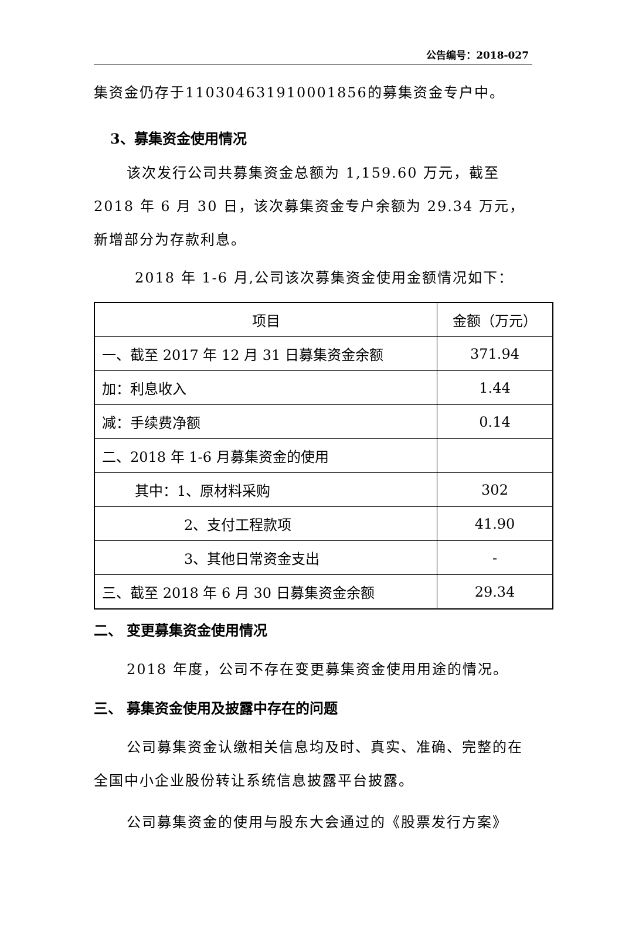公告编号：2018-027
集资金仍存于110304631910001856的募集资金专户中。
3、募集资金使用情况
该次发行公司共募集资金总额为 1,159.60 万元，截至 2018 年 6 月 30 日，该次募集资金专户余额为 29.34 万元，新增部分为存款利息。
2018 年 1-6 月,公司该次募集资金使用金额情况如下：
| 项目 | 金额（万元） |
| 一、截至 2017 年 12 月 31 日募集资金余额 | 371.94 |
| 加：利息收入 | 1.44 |
| 减：手续费净额 | 0.14 |
| 二、2018 年 1-6 月募集资金的使用 | |
| 其中：1、原材料采购 | 302 |
| 2、支付工程款项 | 41.90 |
| 3、其他日常资金支出 | - |
| 三、截至 2018 年 6 月 30 日募集资金余额 | 29.34 |
二、 变更募集资金使用情况
2018 年度，公司不存在变更募集资金使用用途的情况。
三、 募集资金使用及披露中存在的问题
公司募集资金认缴相关信息均及时、真实、准确、完整的在全国中小企业股份转让系统信息披露平台披露。
公司募集资金的使用与股东大会通过的《股票发行方案》